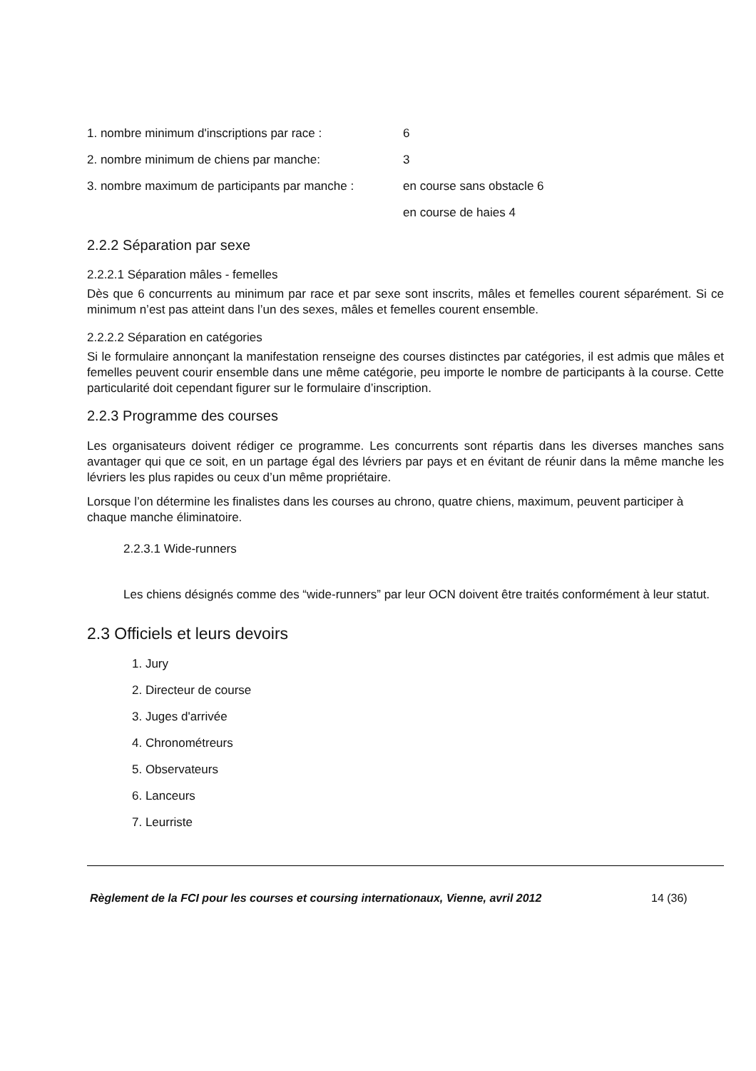1. nombre minimum d'inscriptions par race : 6
2. nombre minimum de chiens par manche: 3
3. nombre maximum de participants par manche : en course sans obstacle 6
en course de haies 4
2.2.2 Séparation par sexe
2.2.2.1 Séparation mâles - femelles
Dès que 6 concurrents au minimum par race et par sexe sont inscrits, mâles et femelles courent séparément. Si ce minimum n’est pas atteint dans l’un des sexes, mâles et femelles courent ensemble.
2.2.2.2 Séparation en catégories
Si le formulaire annonçant la manifestation renseigne des courses distinctes par catégories, il est admis que mâles et femelles peuvent courir ensemble dans une même catégorie, peu importe le nombre de participants à la course. Cette particularité doit cependant figurer sur le formulaire d’inscription.
2.2.3 Programme des courses
Les organisateurs doivent rédiger ce programme. Les concurrents sont répartis dans les diverses manches sans avantager qui que ce soit, en un partage égal des lévriers par pays et en évitant de réunir dans la même manche les lévriers les plus rapides ou ceux d’un même propriétaire.
Lorsque l’on détermine les finalistes dans les courses au chrono, quatre chiens, maximum, peuvent participer à chaque manche éliminatoire.
2.2.3.1 Wide-runners
Les chiens désignés comme des “wide-runners” par leur OCN doivent être traités conformément à leur statut.
2.3 Officiels et leurs devoirs
1. Jury
2. Directeur de course
3. Juges d'arrivée
4. Chronométreurs
5. Observateurs
6. Lanceurs
7. Leurriste
Règlement de la FCI pour les courses et coursing internationaux, Vienne, avril 2012 14 (36)